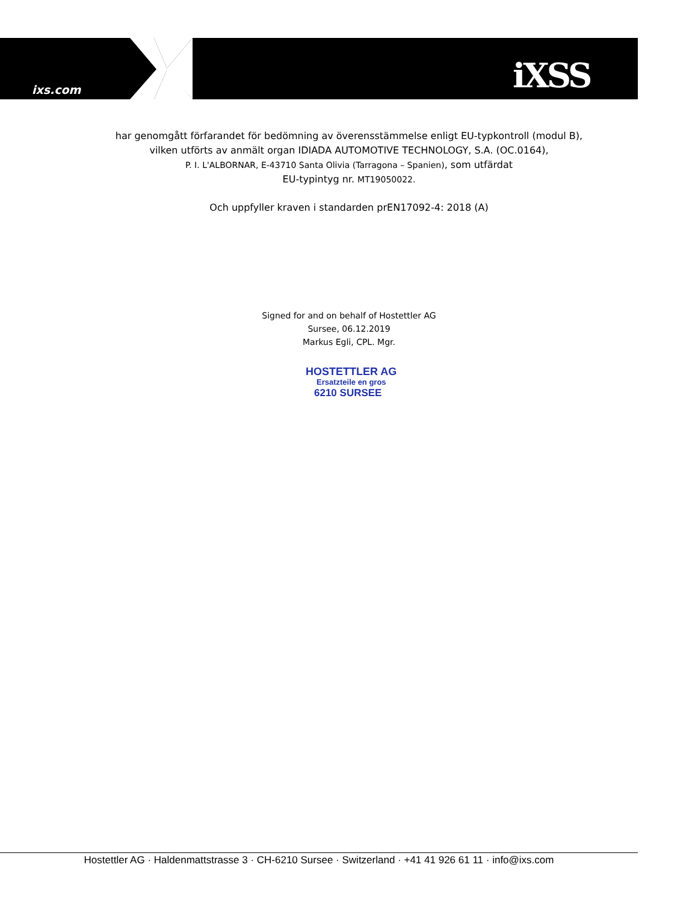ixs.com iXSS
har genomgått förfarandet för bedömning av överensstämmelse enligt EU-typkontroll (modul B),
vilken utförts av anmält organ IDIADA AUTOMOTIVE TECHNOLOGY, S.A. (OC.0164),
P. I. L'ALBORNAR, E-43710 Santa Olivia (Tarragona – Spanien), som utfärdat
EU-typintyg nr. MT19050022.
Och uppfyller kraven i standarden prEN17092-4: 2018 (A)
Signed for and on behalf of Hostettler AG
Sursee, 06.12.2019
Markus Egli, CPL. Mgr.
HOSTETTLER AG
Ersatzteile en gros
6210 SURSEE
Hostettler AG · Haldenmattstrasse 3 · CH-6210 Sursee · Switzerland · +41 41 926 61 11 · info@ixs.com